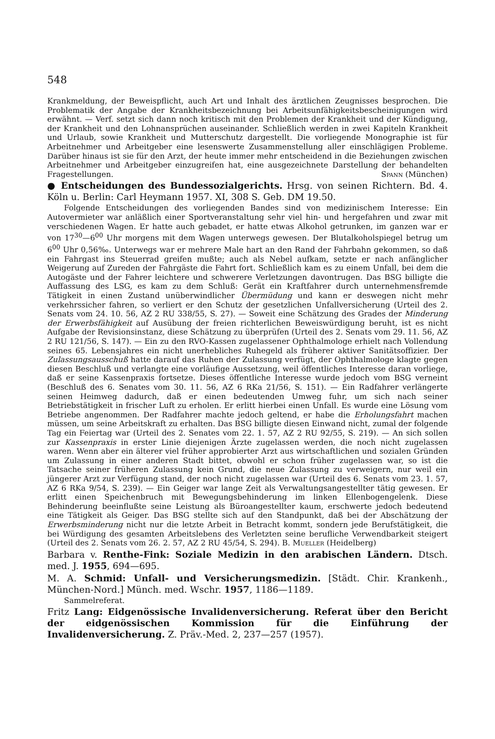548
Krankmeldung, der Beweispflicht, auch Art und Inhalt des ärztlichen Zeugnisses besprochen. Die Problematik der Angabe der Krankheitsbezeichnung bei Arbeitsunfähigkeitsbescheinigungen wird erwähnt. — Verf. setzt sich dann noch kritisch mit den Problemen der Krankheit und der Kündigung, der Krankheit und den Lohnansprüchen auseinander. Schließlich werden in zwei Kapiteln Krankheit und Urlaub, sowie Krankheit und Mutterschutz dargestellt. Die vorliegende Monographie ist für Arbeitnehmer und Arbeitgeber eine lesenswerte Zusammenstellung aller einschlägigen Probleme. Darüber hinaus ist sie für den Arzt, der heute immer mehr entscheidend in die Beziehungen zwischen Arbeitnehmer und Arbeitgeber einzugreifen hat, eine ausgezeichnete Darstellung der behandelten Fragestellungen. Spann (München)
● Entscheidungen des Bundessozialgerichts. Hrsg. von seinen Richtern. Bd. 4. Köln u. Berlin: Carl Heymann 1957. XI, 308 S. Geb. DM 19.50.
Folgende Entscheidungen des vorliegenden Bandes sind von medizinischem Interesse: Ein Autovermieter war anläßlich einer Sportveranstaltung sehr viel hin- und hergefahren und zwar mit verschiedenen Wagen. Er hatte auch gebadet, er hatte etwas Alkohol getrunken, im ganzen war er von 17<sup>30</sup>—6<sup>00</sup> Uhr morgens mit dem Wagen unterwegs gewesen. Der Blutalkoholspiegel betrug um 6<sup>00</sup> Uhr 0,56‰. Unterwegs war er mehrere Male hart an den Rand der Fahrbahn gekommen, so daß ein Fahrgast ins Steuerrad greifen mußte; auch als Nebel aufkam, setzte er nach anfänglicher Weigerung auf Zureden der Fahrgäste die Fahrt fort. Schließlich kam es zu einem Unfall, bei dem die Autogäste und der Fahrer leichtere und schwerere Verletzungen davontrugen. Das BSG billigte die Auffassung des LSG, es kam zu dem Schluß: Gerät ein Kraftfahrer durch unternehmensfremde Tätigkeit in einen Zustand unüberwindlicher Übermüdung und kann er deswegen nicht mehr verkehrssicher fahren, so verliert er den Schutz der gesetzlichen Unfallversicherung (Urteil des 2. Senats vom 24. 10. 56, AZ 2 RU 338/55, S. 27). — Soweit eine Schätzung des Grades der Minderung der Erwerbsfähigkeit auf Ausübung der freien richterlichen Beweiswürdigung beruht, ist es nicht Aufgabe der Revisionsinstanz, diese Schätzung zu überprüfen (Urteil des 2. Senats vom 29. 11. 56, AZ 2 RU 121/56, S. 147). — Ein zu den RVO-Kassen zugelassener Ophthalmologe erhielt nach Vollendung seines 65. Lebensjahres ein nicht unerhebliches Ruhegeld als früherer aktiver Sanitätsoffizier. Der Zulassungsausschuß hatte darauf das Ruhen der Zulassung verfügt, der Ophthalmologe klagte gegen diesen Beschluß und verlangte eine vorläufige Aussetzung, weil öffentliches Interesse daran vorliege, daß er seine Kassenpraxis fortsetze. Dieses öffentliche Interesse wurde jedoch vom BSG verneint (Beschluß des 6. Senates vom 30. 11. 56, AZ 6 RKa 21/56, S. 151). — Ein Radfahrer verlängerte seinen Heimweg dadurch, daß er einen bedeutenden Umweg fuhr, um sich nach seiner Betriebstätigkeit in frischer Luft zu erholen. Er erlitt hierbei einen Unfall. Es wurde eine Lösung vom Betriebe angenommen. Der Radfahrer machte jedoch geltend, er habe die Erholungsfahrt machen müssen, um seine Arbeitskraft zu erhalten. Das BSG billigte diesen Einwand nicht, zumal der folgende Tag ein Feiertag war (Urteil des 2. Senates vom 22. 1. 57, AZ 2 RU 92/55, S. 219). — An sich sollen zur Kassenpraxis in erster Linie diejenigen Ärzte zugelassen werden, die noch nicht zugelassen waren. Wenn aber ein älterer viel früher approbierter Arzt aus wirtschaftlichen und sozialen Gründen um Zulassung in einer anderen Stadt bittet, obwohl er schon früher zugelassen war, so ist die Tatsache seiner früheren Zulassung kein Grund, die neue Zulassung zu verweigern, nur weil ein jüngerer Arzt zur Verfügung stand, der noch nicht zugelassen war (Urteil des 6. Senats vom 23. 1. 57, AZ 6 RKa 9/54, S. 239). — Ein Geiger war lange Zeit als Verwaltungsangestellter tätig gewesen. Er erlitt einen Speichenbruch mit Bewegungsbehinderung im linken Ellenbogengelenk. Diese Behinderung beeinflußte seine Leistung als Büroangestellter kaum, erschwerte jedoch bedeutend eine Tätigkeit als Geiger. Das BSG stellte sich auf den Standpunkt, daß bei der Abschätzung der Erwerbsminderung nicht nur die letzte Arbeit in Betracht kommt, sondern jede Berufstätigkeit, die bei Würdigung des gesamten Arbeitslebens des Verletzten seine berufliche Verwendbarkeit steigert (Urteil des 2. Senats vom 26. 2. 57, AZ 2 RU 45/54, S. 294). B. Mueller (Heidelberg)
Barbara v. Renthe-Fink: Soziale Medizin in den arabischen Ländern. Dtsch. med. J. 1955, 694—695.
M. A. Schmid: Unfall- und Versicherungsmedizin. [Städt. Chir. Krankenh., München-Nord.] Münch. med. Wschr. 1957, 1186—1189.
Sammelreferat.
Fritz Lang: Eidgenössische Invalidenversicherung. Referat über den Bericht der eidgenössischen Kommission für die Einführung der Invalidenversicherung. Z. Präv.-Med. 2, 237—257 (1957).